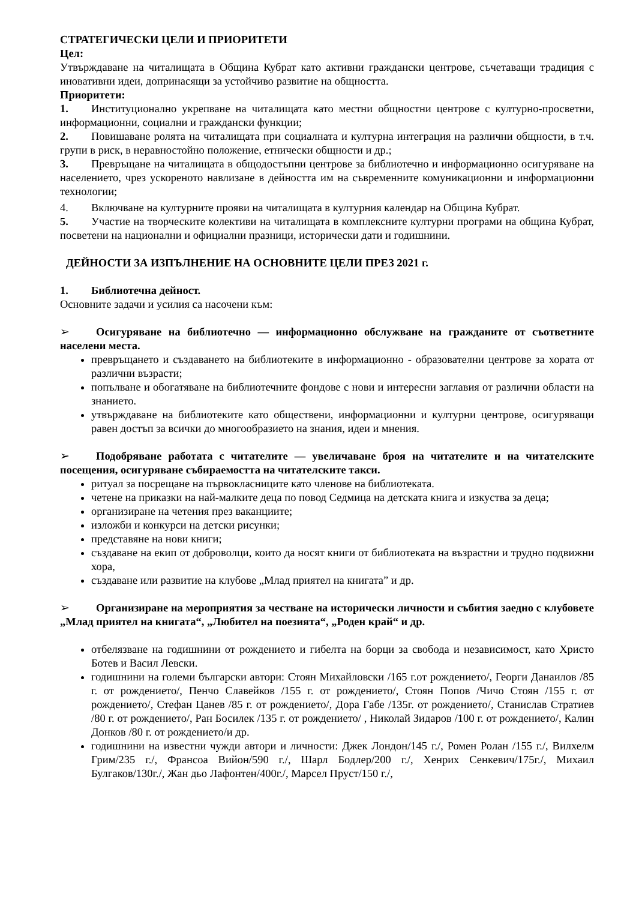СТРАТЕГИЧЕСКИ ЦЕЛИ И ПРИОРИТЕТИ
Цел:
Утвърждаване на читалищата в Община Кубрат като активни граждански центрове, съчетаващи традиция с иновативни идеи, допринасящи за устойчиво развитие на общността.
Приоритети:
1. Институционално укрепване на читалищата като местни общностни центрове с културно-просветни, информационни, социални и граждански функции;
2. Повишаване ролята на читалищата при социалната и културна интеграция на различни общности, в т.ч. групи в риск, в неравностойно положение, етнически общности и др.;
3. Превръщане на читалищата в общодостъпни центрове за библиотечно и информационно осигуряване на населението, чрез ускореното навлизане в дейността им на съвременните комуникационни и информационни технологии;
4. Включване на културните прояви на читалищата в културния календар на Община Кубрат.
5. Участие на творческите колективи на читалищата в комплексните културни програми на община Кубрат, посветени на национални и официални празници, исторически дати и годишнини.
ДЕЙНОСТИ ЗА ИЗПЪЛНЕНИЕ НА ОСНОВНИТЕ ЦЕЛИ ПРЕЗ 2021 г.
1. Библиотечна дейност.
Основните задачи и усилия са насочени към:
➢ Осигуряване на библиотечно — информационно обслужване на гражданите от съответните населени места.
превръщането и създаването на библиотеките в информационно - образователни центрове за хората от различни възрасти;
попълване и обогатяване на библиотечните фондове с нови и интересни заглавия от различни области на знанието.
утвърждаване на библиотеките като обществени, информационни и културни центрове, осигуряващи равен достъп за всички до многообразието на знания, идеи и мнения.
➢ Подобряване работата с читателите — увеличаване броя на читателите и на читателските посещения, осигуряване събираемостта на читателските такси.
ритуал за посрещане на първокласниците като членове на библиотеката.
четене на приказки на най-малките деца по повод Седмица на детската книга и изкуства за деца;
организиране на четения през ваканциите;
изложби и конкурси на детски рисунки;
представяне на нови книги;
създаване на екип от доброволци, които да носят книги от библиотеката на възрастни и трудно подвижни хора,
създаване или развитие на клубове „Млад приятел на книгата” и др.
➢ Организиране на мероприятия за честване на исторически личности и събития заедно с клубовете „Млад приятел на книгата“, „Любител на поезията“, „Роден край“ и др.
отбелязване на годишнини от рождението и гибелта на борци за свобода и независимост, като Христо Ботев и Васил Левски.
годишнини на големи български автори: Стоян Михайловски /165 г.от рождението/, Георги Данаилов /85 г. от рождението/, Пенчо Славейков /155 г. от рождението/, Стоян Попов /Чичо Стоян /155 г. от рождението/, Стефан Цанев /85 г. от рождението/, Дора Габе /135г. от рождението/, Станислав Стратиев /80 г. от рождението/, Ран Босилек /135 г. от рождението/ , Николай Зидаров /100 г. от рождението/, Калин Донков /80 г. от рождението/и др.
годишнини на известни чужди автори и личности: Джек Лондон/145 г./, Ромен Ролан /155 г./, Вилхелм Грим/235 г./, Франсоа Вийон/590 г./, Шарл Бодлер/200 г./, Хенрих Сенкевич/175г./, Михаил Булгаков/130г./, Жан дьо Лафонтен/400г./, Марсел Пруст/150 г./,